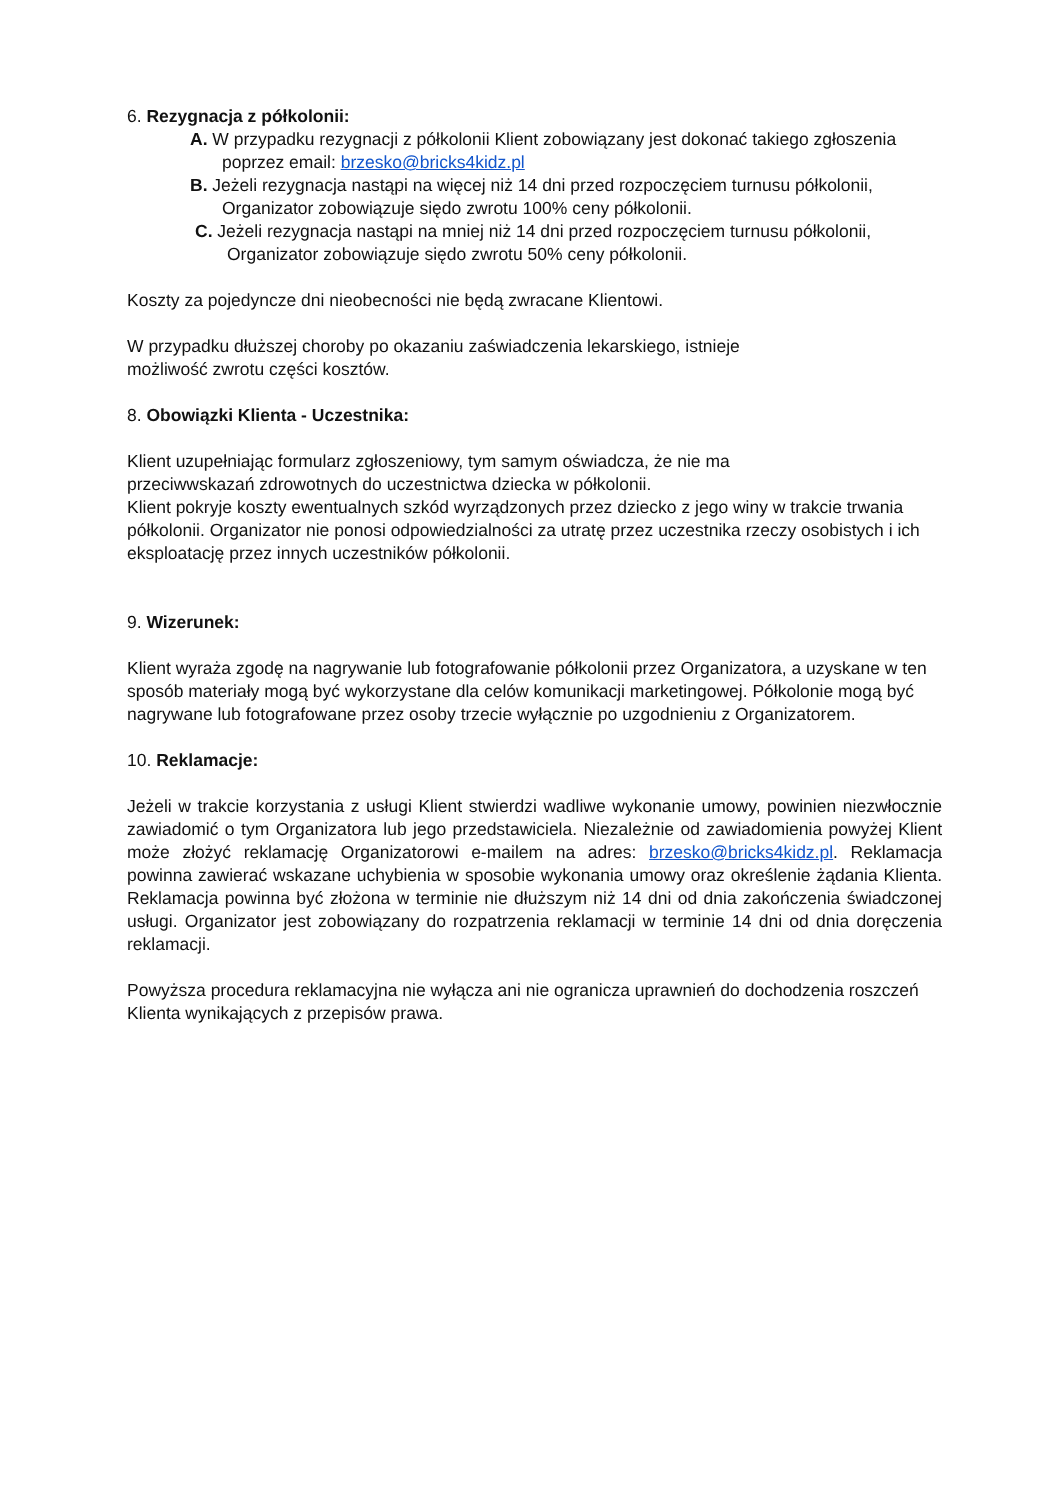6. Rezygnacja z półkolonii:
A. W przypadku rezygnacji z półkolonii Klient zobowiązany jest dokonać takiego zgłoszenia poprzez email: brzesko@bricks4kidz.pl
B. Jeżeli rezygnacja nastąpi na więcej niż 14 dni przed rozpoczęciem turnusu półkolonii, Organizator zobowiązuje siędo zwrotu 100% ceny półkolonii.
C. Jeżeli rezygnacja nastąpi na mniej niż 14 dni przed rozpoczęciem turnusu półkolonii, Organizator zobowiązuje siędo zwrotu 50% ceny półkolonii.
Koszty za pojedyncze dni nieobecności nie będą zwracane Klientowi.
W przypadku dłuższej choroby po okazaniu zaświadczenia lekarskiego, istnieje
możliwość zwrotu części kosztów.
8. Obowiązki Klienta - Uczestnika:
Klient uzupełniając formularz zgłoszeniowy, tym samym oświadcza, że nie ma
przeciwwskazań zdrowotnych do uczestnictwa dziecka w półkolonii.
Klient pokryje koszty ewentualnych szkód wyrządzonych przez dziecko z jego winy w trakcie trwania półkolonii. Organizator nie ponosi odpowiedzialności za utratę przez uczestnika rzeczy osobistych i ich eksploatację przez innych uczestników półkolonii.
9. Wizerunek:
Klient wyraża zgodę na nagrywanie lub fotografowanie półkolonii przez Organizatora, a uzyskane w ten sposób materiały mogą być wykorzystane dla celów komunikacji marketingowej. Półkolonie mogą być nagrywane lub fotografowane przez osoby trzecie wyłącznie po uzgodnieniu z Organizatorem.
10. Reklamacje:
Jeżeli w trakcie korzystania z usługi Klient stwierdzi wadliwe wykonanie umowy, powinien niezwłocznie zawiadomić o tym Organizatora lub jego przedstawiciela. Niezależnie od zawiadomienia powyżej Klient może złożyć reklamację Organizatorowi e-mailem na adres: brzesko@bricks4kidz.pl. Reklamacja powinna zawierać wskazane uchybienia w sposobie wykonania umowy oraz określenie żądania Klienta. Reklamacja powinna być złożona w terminie nie dłuższym niż 14 dni od dnia zakończenia świadczonej usługi. Organizator jest zobowiązany do rozpatrzenia reklamacji w terminie 14 dni od dnia doręczenia reklamacji.
Powyższa procedura reklamacyjna nie wyłącza ani nie ogranicza uprawnień do dochodzenia roszczeń Klienta wynikających z przepisów prawa.